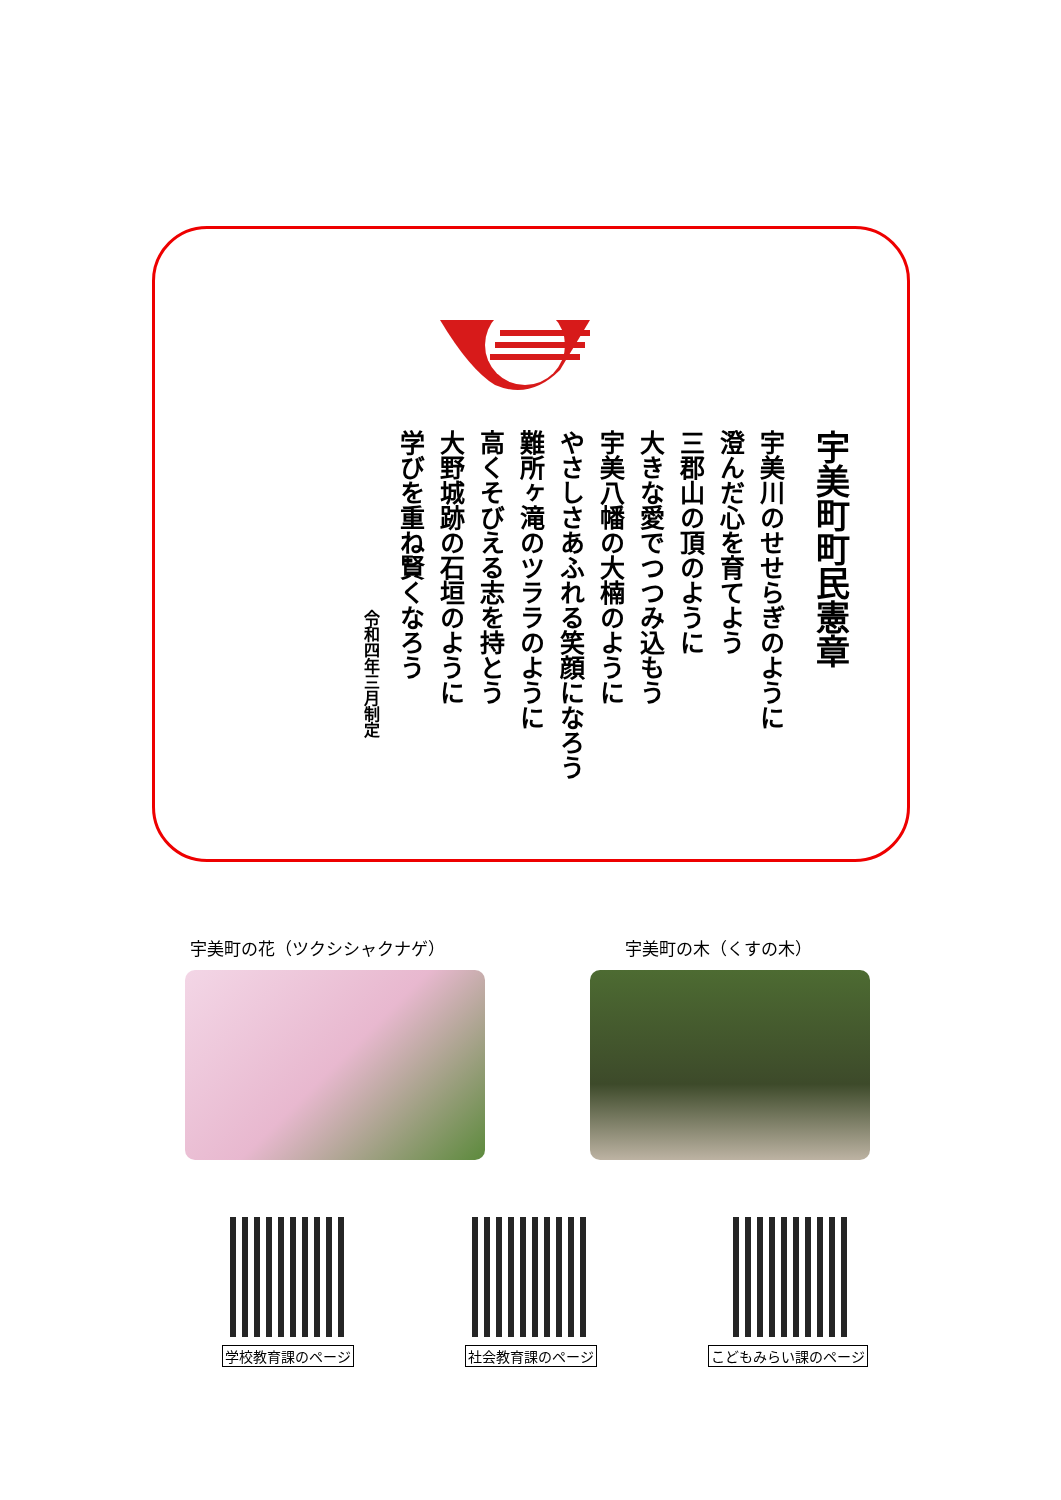宇美町町民憲章
宇美川のせせらぎのように
澄んだ心を育てよう
三郡山の頂のように
大きな愛でつつみ込もう
宇美八幡の大楠のように
やさしさあふれる笑顔になろう
難所ヶ滝のツララのように
高くそびえる志を持とう
大野城跡の石垣のように
学びを重ね賢くなろう
令和四年三月制定
宇美町の花（ツクシシャクナゲ） 宇美町の木（くすの木）
学校教育課のページ 社会教育課のページ こどもみらい課のページ